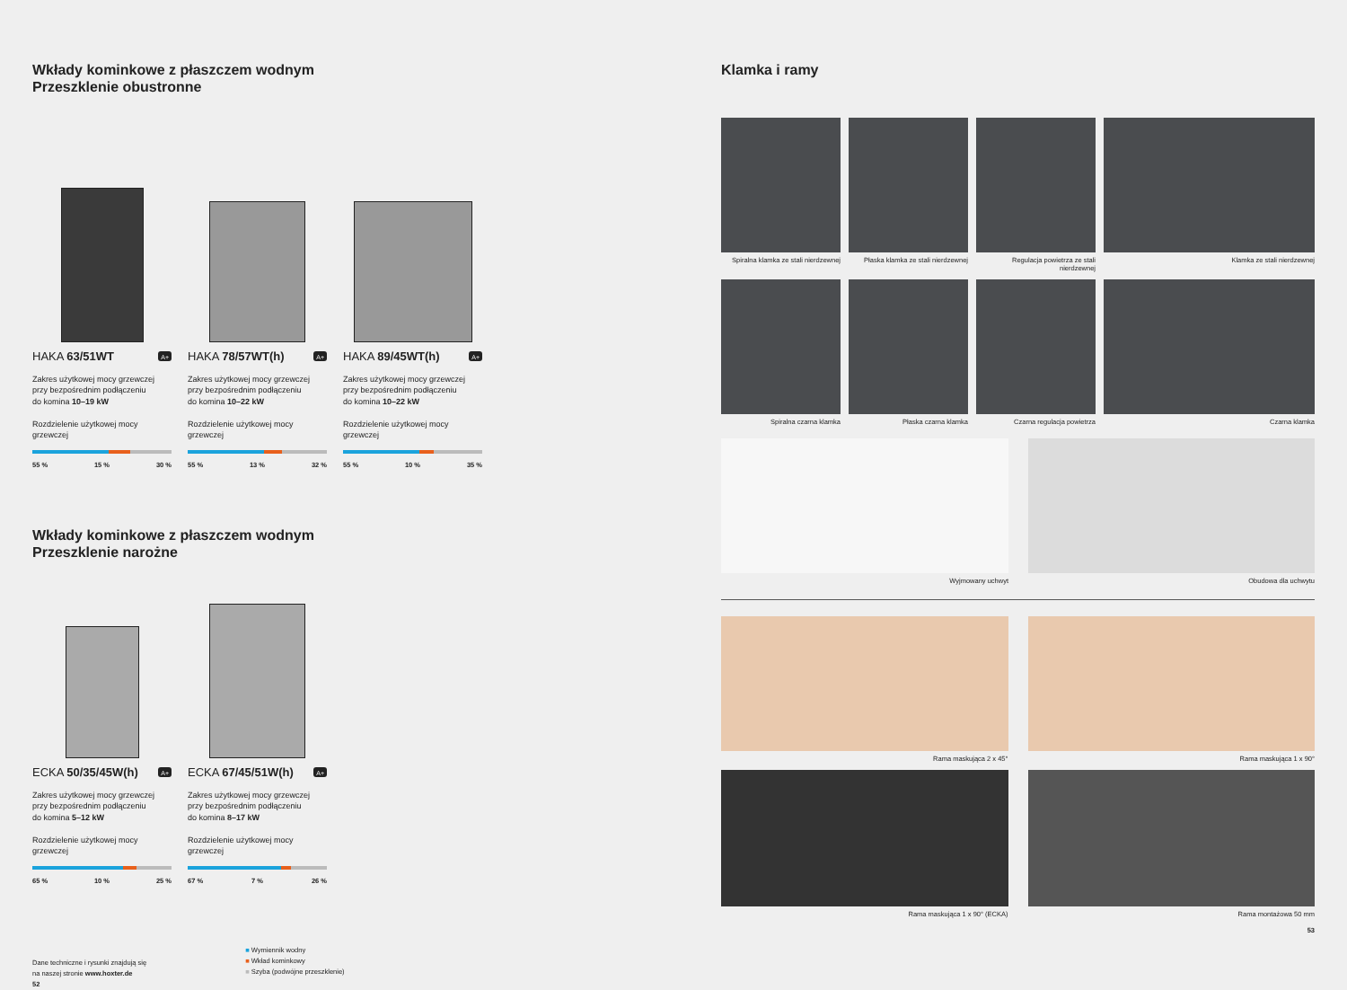Wkłady kominkowe z płaszczem wodnym
Przeszklenie obustronne
HAKA 63/51WT A+
Zakres użytkowej mocy grzewczej przy bezpośrednim podłączeniu
do komina 10–19 kW
Rozdzielenie użytkowej mocy grzewczej
55 % 15 % 30 %
HAKA 78/57WT(h) A+
Zakres użytkowej mocy grzewczej przy bezpośrednim podłączeniu
do komina 10–22 kW
Rozdzielenie użytkowej mocy grzewczej
55 % 13 % 32 %
HAKA 89/45WT(h) A+
Zakres użytkowej mocy grzewczej przy bezpośrednim podłączeniu
do komina 10–22 kW
Rozdzielenie użytkowej mocy grzewczej
55 % 10 % 35 %
Wkłady kominkowe z płaszczem wodnym
Przeszklenie narożne
ECKA 50/35/45W(h) A+
Zakres użytkowej mocy grzewczej przy bezpośrednim podłączeniu
do komina 5–12 kW
Rozdzielenie użytkowej mocy grzewczej
65 % 10 % 25 %
ECKA 67/45/51W(h) A+
Zakres użytkowej mocy grzewczej przy bezpośrednim podłączeniu
do komina 8–17 kW
Rozdzielenie użytkowej mocy grzewczej
67 % 7 % 26 %
Dane techniczne i rysunki znajdują się
na naszej stronie www.hoxter.de
52
■ Wymiennik wodny
■ Wkład kominkowy
■ Szyba (podwójne przeszklenie)
Klamka i ramy
Spiralna klamka ze stali nierdzewnej
Płaska klamka ze stali nierdzewnej
Regulacja powietrza ze stali nierdzewnej
Klamka ze stali nierdzewnej
Spiralna czarna klamka
Płaska czarna klamka
Czarna regulacja powietrza
Czarna klamka
Wyjmowany uchwyt Obudowa dla uchwytu
Rama maskująca 2 x 45° Rama maskująca 1 x 90°
Rama maskująca 1 x 90° (ECKA) Rama montażowa 50 mm
53